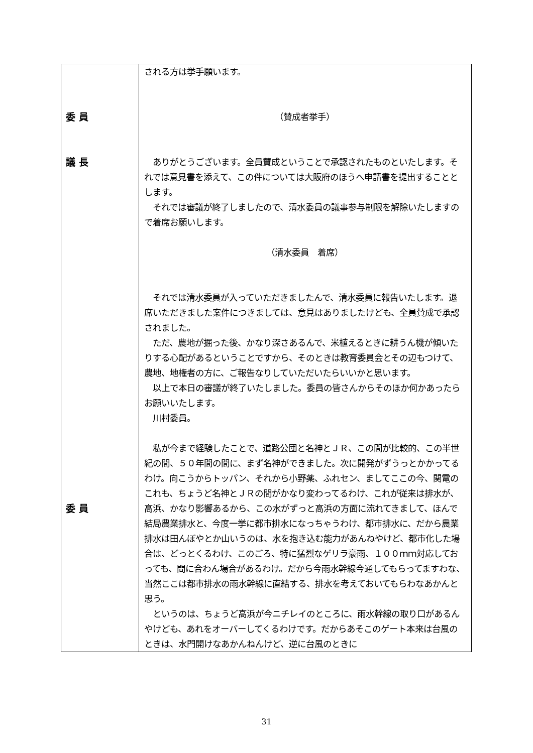| 委 員 議 長 委 員 | される方は挙手願います。 （賛成者挙手） ありがとうございます。全員賛成ということで承認されたものといたします。それでは意見書を添えて、この件については大阪府のほうへ申請書を提出することとします。 それでは審議が終了しましたので、清水委員の議事参与制限を解除いたしますので着席お願いします。 （清水委員 着席） それでは清水委員が入っていただきましたんで、清水委員に報告いたします。退席いただきました案件につきましては、意見はありましたけども、全員賛成で承認されました。 ただ、農地が掘った後、かなり深さあるんで、米植えるときに耕うん機が傾いたりする心配があるということですから、そのときは教育委員会とその辺もつけて、農地、地権者の方に、ご報告なりしていただいたらいいかと思います。 以上で本日の審議が終了いたしました。委員の皆さんからそのほか何かあったらお願いいたします。 川村委員。 私が今まで経験したことで、道路公団と名神とＪＲ、この間が比較的、この半世紀の間、５０年間の間に、まず名神ができました。次に開発がずうっとかかってるわけ。向こうからトッパン、それから小野薬、ふれセン、ましてここの今、関電のこれも、ちょうど名神とＪＲの間がかなり変わってるわけ、これが従来は排水が、高浜、かなり影響あるから、この水がずっと高浜の方面に流れてきまして、ほんで結局農業排水と、今度一挙に都市排水になっちゃうわけ、都市排水に、だから農業排水は田んぼやとか山いうのは、水を抱き込む能力があんねやけど、都市化した場合は、どっとくるわけ、このごろ、特に猛烈なゲリラ豪雨、１００ｍｍ対応しておっても、間に合わん場合があるわけ。だから今雨水幹線今通してもらってますわな、当然ここは都市排水の雨水幹線に直結する、排水を考えておいてもらわなあかんと思う。 というのは、ちょうど高浜が今ニチレイのところに、雨水幹線の取り口があるんやけども、あれをオーバーしてくるわけです。だからあそこのゲート本来は台風のときは、水門開けなあかんねんけど、逆に台風のときに |
31